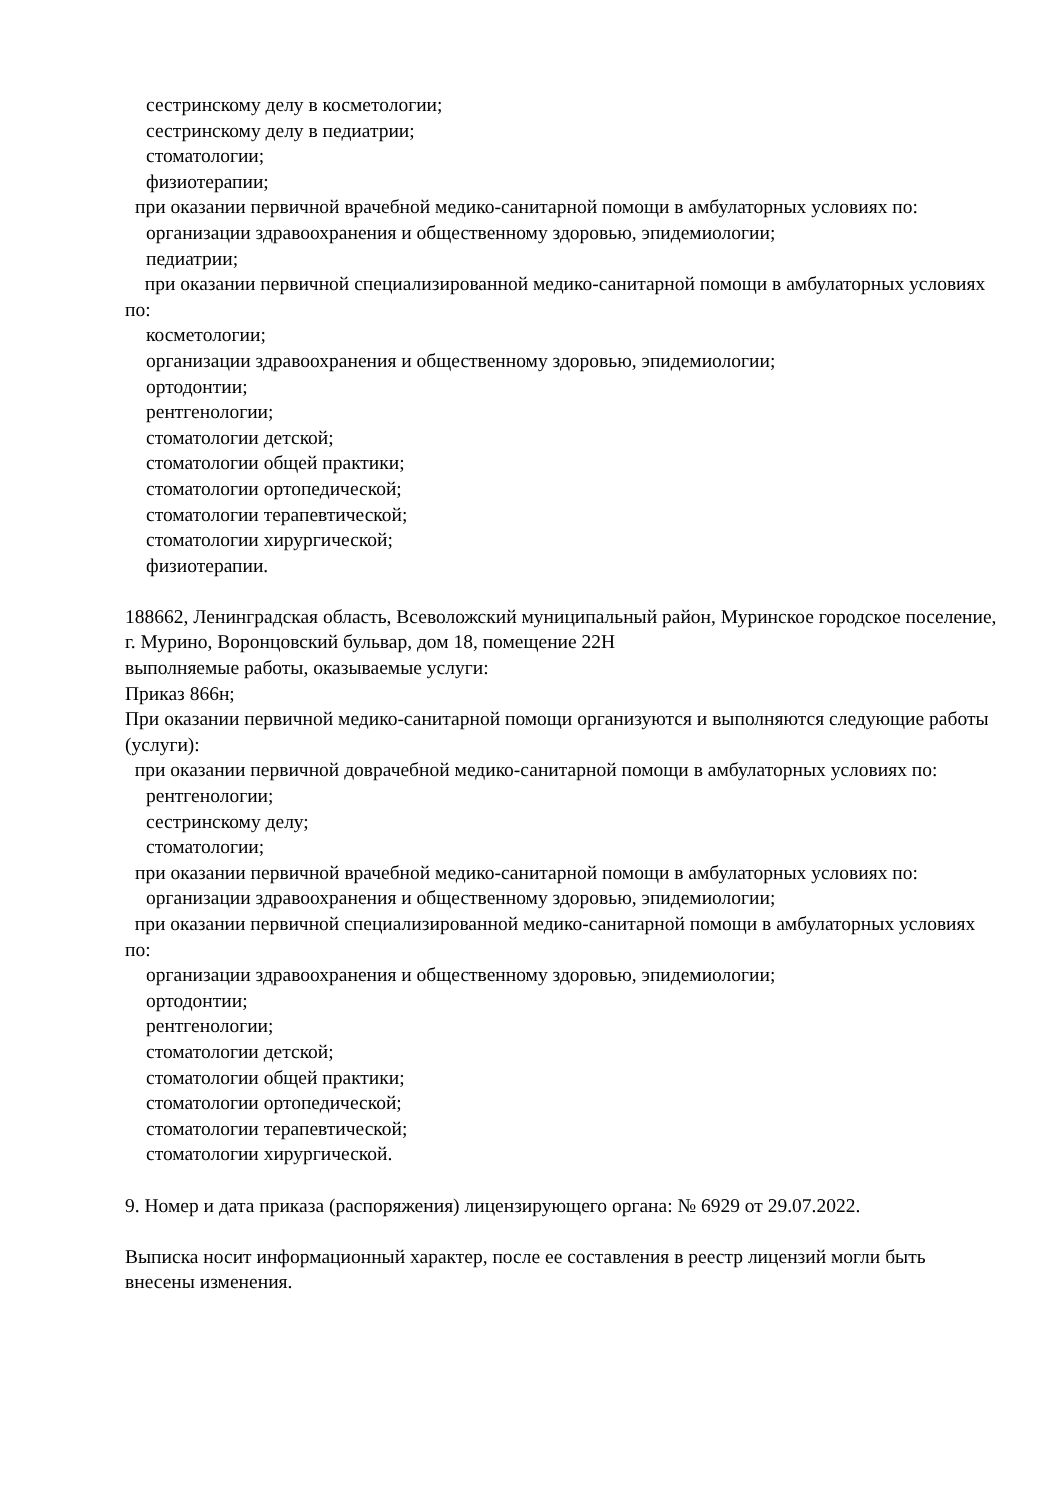сестринскому делу в косметологии;
сестринскому делу в педиатрии;
стоматологии;
физиотерапии;
при оказании первичной врачебной медико-санитарной помощи в амбулаторных условиях по:
организации здравоохранения и общественному здоровью, эпидемиологии;
педиатрии;
при оказании первичной специализированной медико-санитарной помощи в амбулаторных условиях по:
косметологии;
организации здравоохранения и общественному здоровью, эпидемиологии;
ортодонтии;
рентгенологии;
стоматологии детской;
стоматологии общей практики;
стоматологии ортопедической;
стоматологии терапевтической;
стоматологии хирургической;
физиотерапии.
188662, Ленинградская область, Всеволожский муниципальный район, Муринское городское поселение, г. Мурино, Воронцовский бульвар, дом 18, помещение 22Н
выполняемые работы, оказываемые услуги:
Приказ 866н;
При оказании первичной медико-санитарной помощи организуются и выполняются следующие работы (услуги):
при оказании первичной доврачебной медико-санитарной помощи в амбулаторных условиях по:
рентгенологии;
сестринскому делу;
стоматологии;
при оказании первичной врачебной медико-санитарной помощи в амбулаторных условиях по:
организации здравоохранения и общественному здоровью, эпидемиологии;
при оказании первичной специализированной медико-санитарной помощи в амбулаторных условиях по:
организации здравоохранения и общественному здоровью, эпидемиологии;
ортодонтии;
рентгенологии;
стоматологии детской;
стоматологии общей практики;
стоматологии ортопедической;
стоматологии терапевтической;
стоматологии хирургической.
9. Номер и дата приказа (распоряжения) лицензирующего органа: № 6929 от 29.07.2022.
Выписка носит информационный характер, после ее составления в реестр лицензий могли быть внесены изменения.